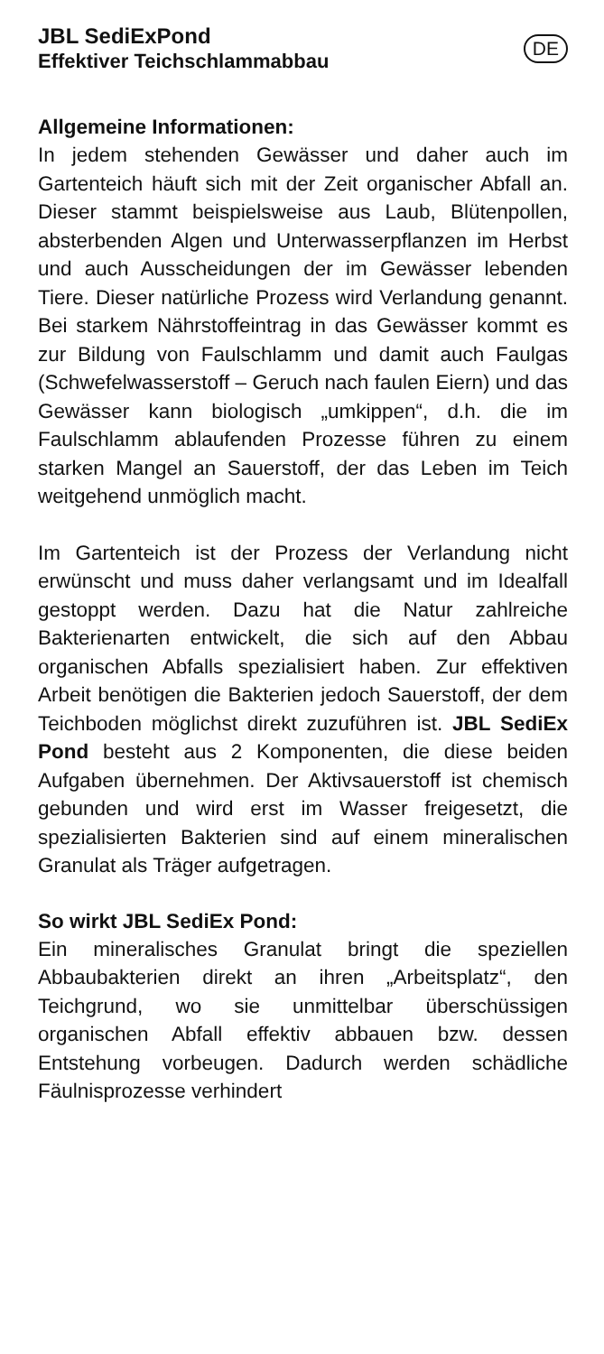JBL SediExPond
Effektiver Teichschlammabbau
DE
Allgemeine Informationen:
In jedem stehenden Gewässer und daher auch im Gartenteich häuft sich mit der Zeit organischer Abfall an. Dieser stammt beispielsweise aus Laub, Blütenpollen, absterbenden Algen und Unterwasserpflanzen im Herbst und auch Ausscheidungen der im Gewässer lebenden Tiere. Dieser natürliche Prozess wird Verlandung genannt. Bei starkem Nährstoffeintrag in das Gewässer kommt es zur Bildung von Faulschlamm und damit auch Faulgas (Schwefelwasserstoff – Geruch nach faulen Eiern) und das Gewässer kann biologisch „umkippen“, d.h. die im Faulschlamm ablaufenden Prozesse führen zu einem starken Mangel an Sauerstoff, der das Leben im Teich weitgehend unmöglich macht.
Im Gartenteich ist der Prozess der Verlandung nicht erwünscht und muss daher verlangsamt und im Idealfall gestoppt werden. Dazu hat die Natur zahlreiche Bakterienarten entwickelt, die sich auf den Abbau organischen Abfalls spezialisiert haben. Zur effektiven Arbeit benötigen die Bakterien jedoch Sauerstoff, der dem Teichboden möglichst direkt zuzuführen ist. JBL SediEx Pond besteht aus 2 Komponenten, die diese beiden Aufgaben übernehmen. Der Aktivsauerstoff ist chemisch gebunden und wird erst im Wasser freigesetzt, die spezialisierten Bakterien sind auf einem mineralischen Granulat als Träger aufgetragen.
So wirkt JBL SediEx Pond:
Ein mineralisches Granulat bringt die speziellen Abbaubakterien direkt an ihren „Arbeitsplatz“, den Teichgrund, wo sie unmittelbar überschüssigen organischen Abfall effektiv abbauen bzw. dessen Entstehung vorbeugen. Dadurch werden schädliche Fäulnisprozesse verhindert